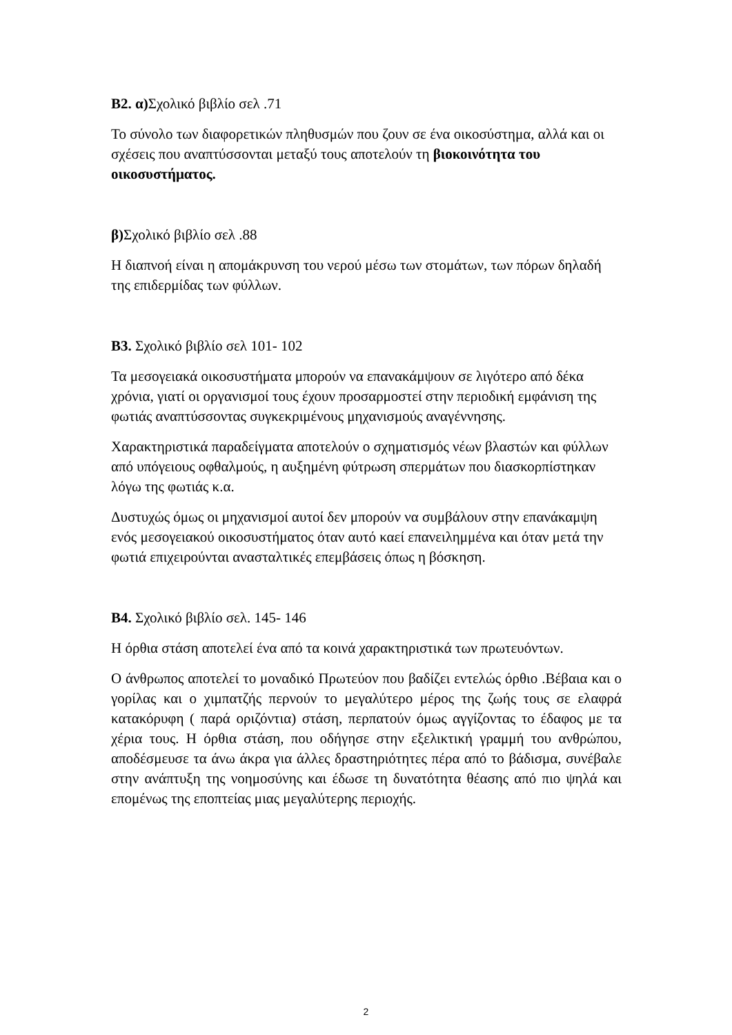Β2. α) Σχολικό βιβλίο σελ .71
Το σύνολο των διαφορετικών πληθυσμών που ζουν σε ένα οικοσύστημα, αλλά και οι σχέσεις που αναπτύσσονται μεταξύ τους αποτελούν τη βιοκοινότητα του οικοσυστήματος.
β) Σχολικό βιβλίο σελ .88
Η διαπνοή είναι η απομάκρυνση του νερού μέσω των στομάτων, των πόρων δηλαδή της επιδερμίδας των φύλλων.
Β3. Σχολικό βιβλίο σελ 101- 102
Τα μεσογειακά οικοσυστήματα μπορούν να επανακάμψουν σε λιγότερο από δέκα χρόνια, γιατί οι οργανισμοί τους έχουν προσαρμοστεί στην περιοδική εμφάνιση της φωτιάς αναπτύσσοντας συγκεκριμένους μηχανισμούς αναγέννησης.
Χαρακτηριστικά παραδείγματα αποτελούν ο σχηματισμός νέων βλαστών και φύλλων από υπόγειους οφθαλμούς, η αυξημένη φύτρωση σπερμάτων που διασκορπίστηκαν λόγω της φωτιάς κ.α.
Δυστυχώς όμως οι μηχανισμοί αυτοί δεν μπορούν να συμβάλουν στην επανάκαμψη ενός μεσογειακού οικοσυστήματος όταν αυτό καεί επανειλημμένα και όταν μετά την φωτιά επιχειρούνται ανασταλτικές επεμβάσεις όπως η βόσκηση.
Β4. Σχολικό βιβλίο σελ. 145- 146
Η όρθια στάση αποτελεί ένα από τα κοινά χαρακτηριστικά των πρωτευόντων.
Ο άνθρωπος αποτελεί το μοναδικό Πρωτεύον που βαδίζει εντελώς όρθιο .Βέβαια και ο γορίλας και ο χιμπατζής περνούν το μεγαλύτερο μέρος της ζωής τους σε ελαφρά κατακόρυφη ( παρά οριζόντια) στάση, περπατούν όμως αγγίζοντας το έδαφος με τα χέρια τους. Η όρθια στάση, που οδήγησε στην εξελικτική γραμμή του ανθρώπου, αποδέσμευσε τα άνω άκρα για άλλες δραστηριότητες πέρα από το βάδισμα, συνέβαλε στην ανάπτυξη της νοημοσύνης και έδωσε τη δυνατότητα θέασης από πιο ψηλά και επομένως της εποπτείας μιας μεγαλύτερης περιοχής.
2